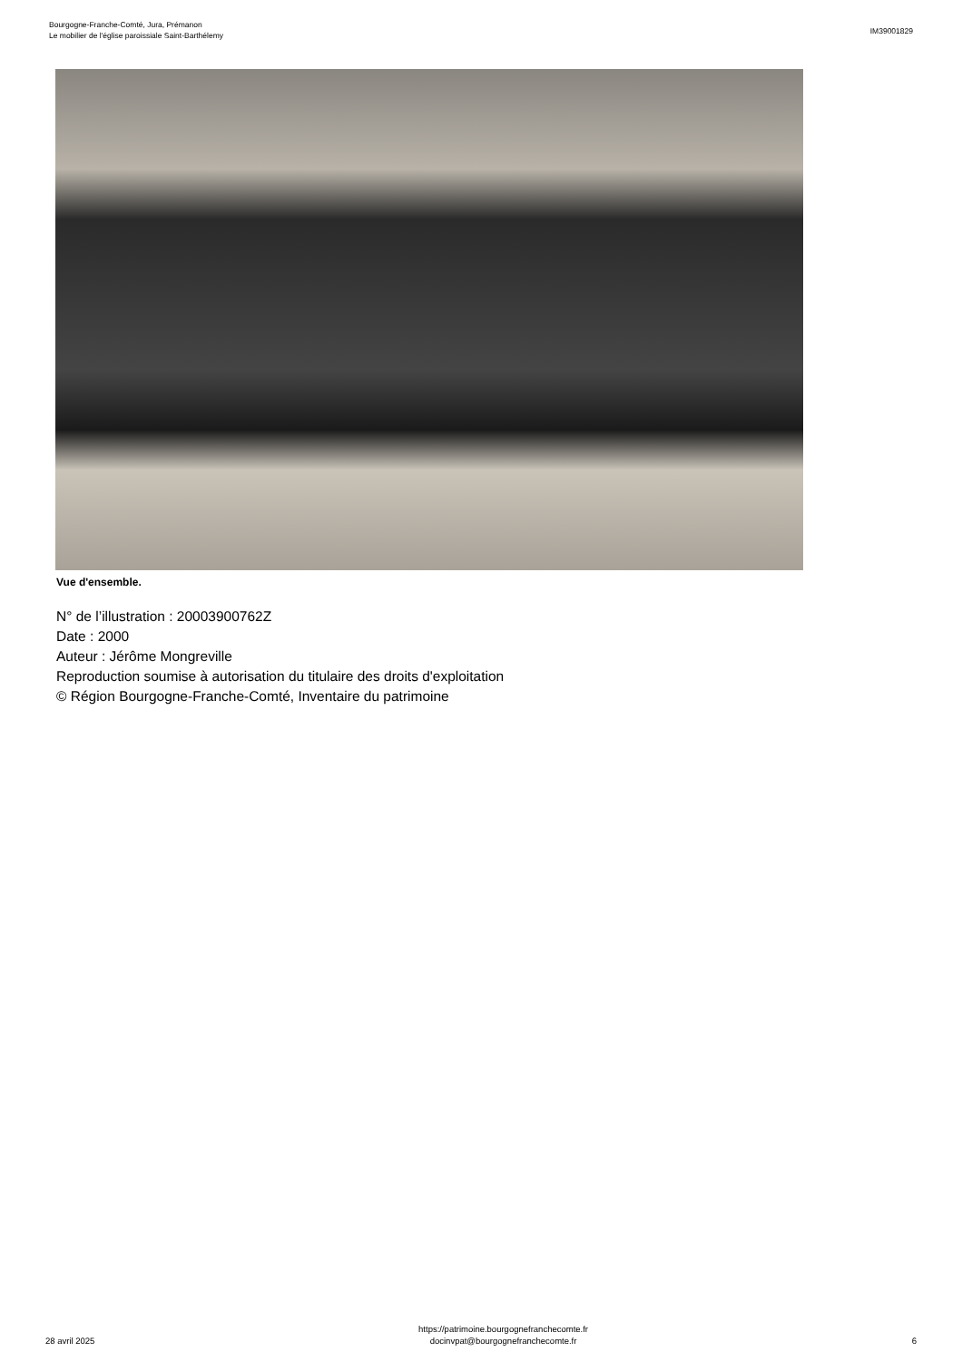Bourgogne-Franche-Comté, Jura, Prémanon
Le mobilier de l'église paroissiale Saint-Barthélemy
IM39001829
Vue d'ensemble.
N° de l’illustration : 20003900762Z
Date : 2000
Auteur : Jérôme Mongreville
Reproduction soumise à autorisation du titulaire des droits d'exploitation
© Région Bourgogne-Franche-Comté, Inventaire du patrimoine
28 avril 2025
https://patrimoine.bourgognefranchecomte.fr
docinvpat@bourgognefranchecomte.fr
6